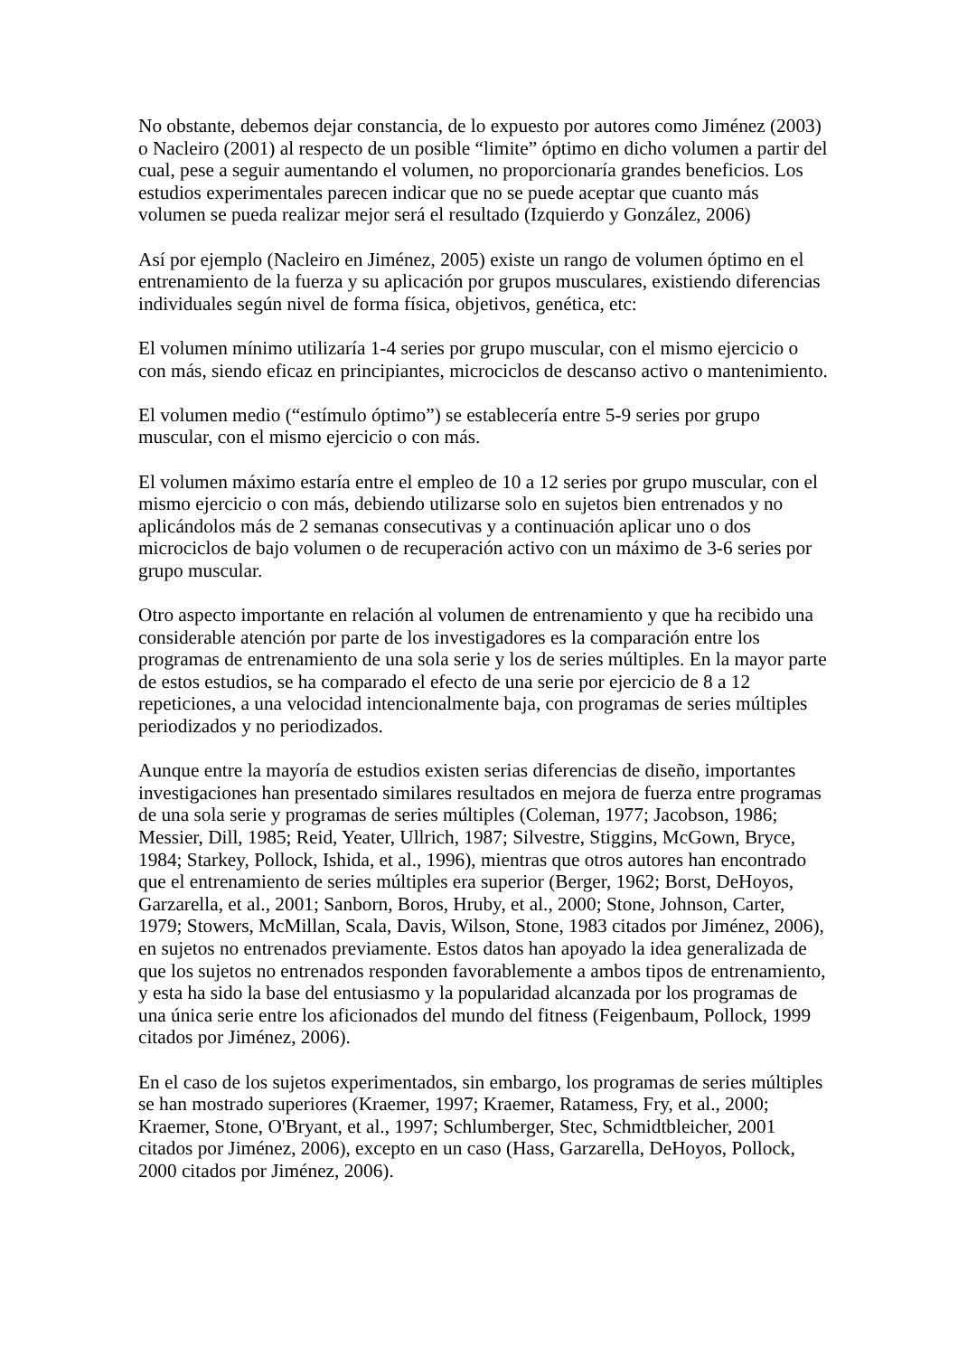No obstante, debemos dejar constancia, de lo expuesto por autores como Jiménez (2003) o Nacleiro (2001) al respecto de un posible “limite” óptimo en dicho volumen a partir del cual, pese a seguir aumentando el volumen, no proporcionaría grandes beneficios. Los estudios experimentales parecen indicar que no se puede aceptar que cuanto más volumen se pueda realizar mejor será el resultado (Izquierdo y González, 2006)
Así por ejemplo (Nacleiro en Jiménez, 2005) existe un rango de volumen óptimo en el entrenamiento de la fuerza y su aplicación por grupos musculares, existiendo diferencias individuales según nivel de forma física, objetivos, genética, etc:
El volumen mínimo utilizaría 1-4 series por grupo muscular, con el mismo ejercicio o con más, siendo eficaz en principiantes, microciclos de descanso activo o mantenimiento.
El volumen medio (“estímulo óptimo”) se establecería entre 5-9 series por grupo muscular, con el mismo ejercicio o con más.
El volumen máximo estaría entre el empleo de 10 a 12 series por grupo muscular, con el mismo ejercicio o con más, debiendo utilizarse solo en sujetos bien entrenados y no aplicándolos más de 2 semanas consecutivas y a continuación aplicar uno o dos microciclos de bajo volumen o de recuperación activo con un máximo de 3-6 series por grupo muscular.
Otro aspecto importante en relación al volumen de entrenamiento y que ha recibido una considerable atención por parte de los investigadores es la comparación entre los programas de entrenamiento de una sola serie y los de series múltiples. En la mayor parte de estos estudios, se ha comparado el efecto de una serie por ejercicio de 8 a 12 repeticiones, a una velocidad intencionalmente baja, con programas de series múltiples periodizados y no periodizados.
Aunque entre la mayoría de estudios existen serias diferencias de diseño, importantes investigaciones han presentado similares resultados en mejora de fuerza entre programas de una sola serie y programas de series múltiples (Coleman, 1977; Jacobson, 1986; Messier, Dill, 1985; Reid, Yeater, Ullrich, 1987; Silvestre, Stiggins, McGown, Bryce, 1984; Starkey, Pollock, Ishida, et al., 1996), mientras que otros autores han encontrado que el entrenamiento de series múltiples era superior (Berger, 1962; Borst, DeHoyos, Garzarella, et al., 2001; Sanborn, Boros, Hruby, et al., 2000; Stone, Johnson, Carter, 1979; Stowers, McMillan, Scala, Davis, Wilson, Stone, 1983 citados por Jiménez, 2006), en sujetos no entrenados previamente. Estos datos han apoyado la idea generalizada de que los sujetos no entrenados responden favorablemente a ambos tipos de entrenamiento, y esta ha sido la base del entusiasmo y la popularidad alcanzada por los programas de una única serie entre los aficionados del mundo del fitness (Feigenbaum, Pollock, 1999 citados por Jiménez, 2006).
En el caso de los sujetos experimentados, sin embargo, los programas de series múltiples se han mostrado superiores (Kraemer, 1997; Kraemer, Ratamess, Fry, et al., 2000; Kraemer, Stone, O'Bryant, et al., 1997; Schlumberger, Stec, Schmidtbleicher, 2001 citados por Jiménez, 2006), excepto en un caso (Hass, Garzarella, DeHoyos, Pollock, 2000 citados por Jiménez, 2006).